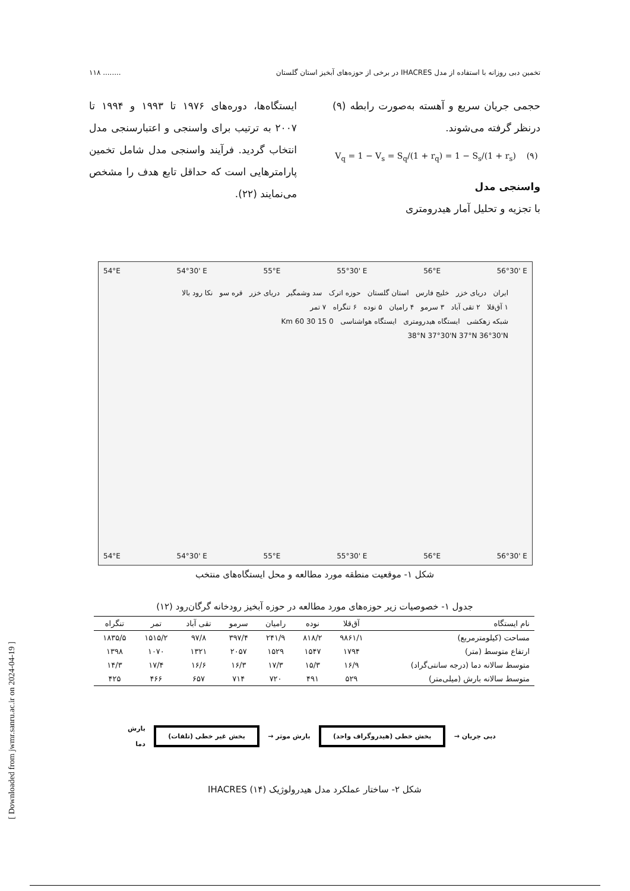تخمین دبی روزانه با استفاده از مدل IHACRES در برخی از حوزه‌های آبخیز استان گلستان........ ۱۱۸
حجمی جریان سریع و آهسته به‌صورت رابطه (۹) درنظر گرفته می‌شوند.
V<sub>q</sub> = 1 − V<sub>s</sub> = S<sub>q</sub>/(1 + r<sub>q</sub>) = 1 − S<sub>s</sub>/(1 + r<sub>s</sub>) (۹)
واسنجی مدل
با تجزیه و تحلیل آمار هیدرومتری
ایستگاه‌ها، دوره‌های ۱۹۷۶ تا ۱۹۹۳ و ۱۹۹۴ تا ۲۰۰۷ به ترتیب برای واسنجی و اعتبارسنجی مدل انتخاب گردید. فرآیند واسنجی مدل شامل تخمین پارامترهایی است که حداقل تابع هدف را مشخص می‌نمایند (۲۲).
54°E 54°30' E 55°E 55°30' E 56°E 56°30' E
ایران دریای خزر خلیج فارس استان گلستان حوزه اترک سد وشمگیر دریای خزر قره سو نکا رود بالا
۱ آق‌قلا ۲ تقی آباد ۳ سرمو ۴ رامیان ۵ نوده ۶ تنگراه ۷ تمر
شبکه زهکشی ایستگاه هیدرومتری ایستگاه هواشناسی 0 15 30 60 Km
38°N 37°30'N 37°N 36°30'N
54°E 54°30' E 55°E 55°30' E 56°E 56°30' E
شکل ۱- موقعیت منطقه مورد مطالعه و محل ایستگاه‌های منتخب
جدول ۱- خصوصیات زیر حوزه‌های مورد مطالعه در حوزه آبخیز رودخانه گرگان‌رود (۱۲)
| نام ایستگاه | آق‌قلا | نوده | رامیان | سرمو | تقی آباد | تمر | تنگراه |
| --- | --- | --- | --- | --- | --- | --- | --- |
| مساحت (کیلومترمربع) | ۹۸۶۱/۱ | ۸۱۸/۲ | ۲۴۱/۹ | ۳۹۷/۴ | ۹۷/۸ | ۱۵۱۵/۲ | ۱۸۳۵/۵ |
| ارتفاع متوسط (متر) | ۱۷۹۴ | ۱۵۴۷ | ۱۵۲۹ | ۲۰۵۷ | ۱۳۲۱ | ۱۰۷۰ | ۱۳۹۸ |
| متوسط سالانه دما (درجه سانتی‌گراد) | ۱۶/۹ | ۱۵/۳ | ۱۷/۳ | ۱۶/۳ | ۱۶/۶ | ۱۷/۴ | ۱۴/۳ |
| متوسط سالانه بارش (میلی‌متر) | ۵۲۹ | ۴۹۱ | ۷۲۰ | ۷۱۴ | ۶۵۷ | ۴۶۶ | ۴۲۵ |
دبی جریان → بخش خطی (هیدروگراف واحد) بارش موثر → بخش غیر خطی (تلفات) بارش
دما
شکل ۲- ساختار عملکرد مدل هیدرولوژیک IHACRES (۱۴)
[ Downloaded from jwmr.sanru.ac.ir on 2024-04-19 ]